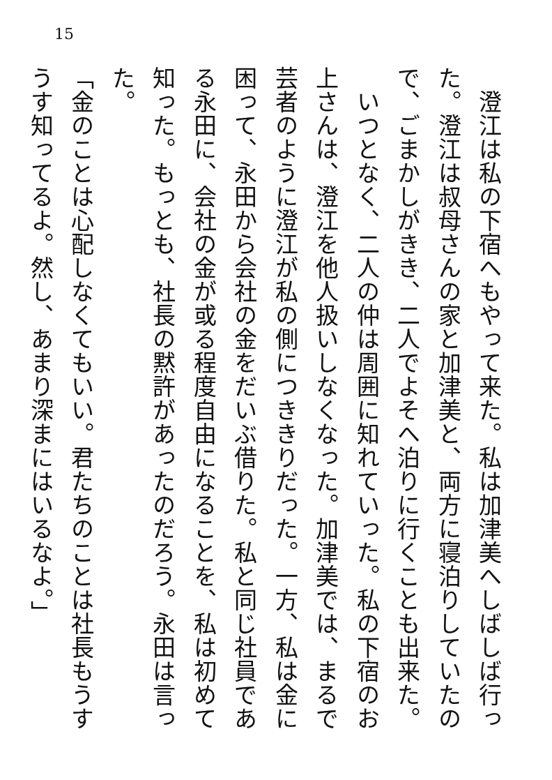15
　澄江は私の下宿へもやって来た。私は加津美へしばしば行った。澄江は叔母さんの家と加津美と、両方に寝泊りしていたので、ごまかしがきき、二人でよそへ泊りに行くことも出来た。
　いつとなく、二人の仲は周囲に知れていった。私の下宿のお上さんは、澄江を他人扱いしなくなった。加津美では、まるで芸者のように澄江が私の側につききりだった。一方、私は金に困って、永田から会社の金をだいぶ借りた。私と同じ社員である永田に、会社の金が或る程度自由になることを、私は初めて知った。もっとも、社長の黙許があったのだろう。永田は言った。
「金のことは心配しなくてもいい。君たちのことは社長もうすうす知ってるよ。然し、あまり深まにはいるなよ。」